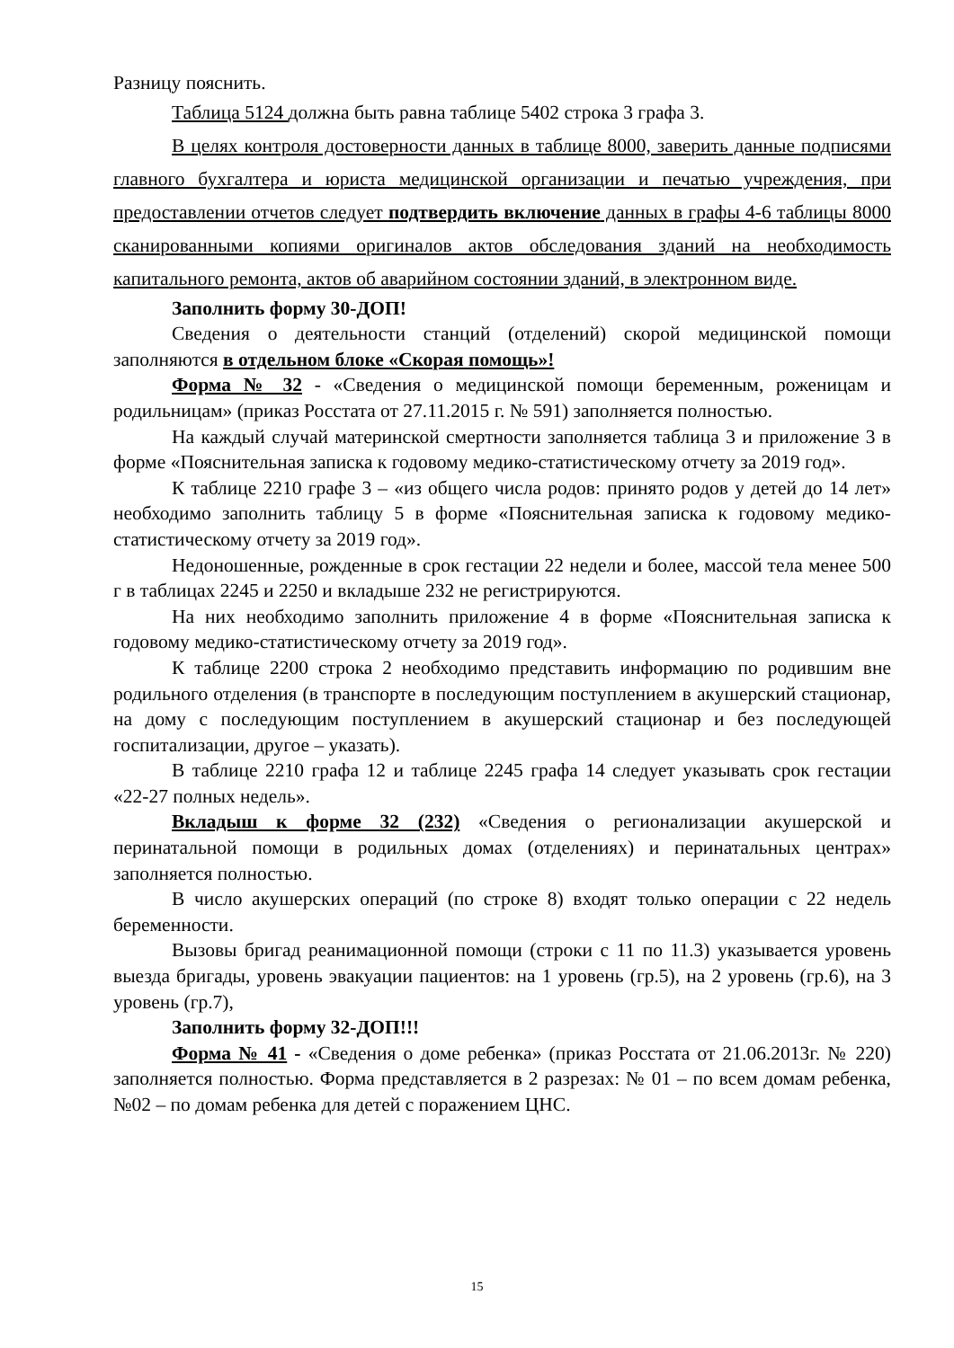Разницу пояснить.
Таблица 5124 должна быть равна таблице 5402 строка 3 графа 3.
В целях контроля достоверности данных в таблице 8000, заверить данные подписями главного бухгалтера и юриста медицинской организации и печатью учреждения, при предоставлении отчетов следует подтвердить включение данных в графы 4-6 таблицы 8000 сканированными копиями оригиналов актов обследования зданий на необходимость капитального ремонта, актов об аварийном состоянии зданий, в электронном виде.
Заполнить форму 30-ДОП!
Сведения о деятельности станций (отделений) скорой медицинской помощи заполняются в отдельном блоке «Скорая помощь»!
Форма № 32 - «Сведения о медицинской помощи беременным, роженицам и родильницам» (приказ Росстата от 27.11.2015 г. № 591) заполняется полностью.
На каждый случай материнской смертности заполняется таблица 3 и приложение 3 в форме «Пояснительная записка к годовому медико-статистическому отчету за 2019 год».
К таблице 2210 графе 3 – «из общего числа родов: принято родов у детей до 14 лет» необходимо заполнить таблицу 5 в форме «Пояснительная записка к годовому медико-статистическому отчету за 2019 год».
Недоношенные, рожденные в срок гестации 22 недели и более, массой тела менее 500 г в таблицах 2245 и 2250 и вкладыше 232 не регистрируются.
На них необходимо заполнить приложение 4 в форме «Пояснительная записка к годовому медико-статистическому отчету за 2019 год».
К таблице 2200 строка 2 необходимо представить информацию по родившим вне родильного отделения (в транспорте в последующим поступлением в акушерский стационар, на дому с последующим поступлением в акушерский стационар и без последующей госпитализации, другое – указать).
В таблице 2210 графа 12 и таблице 2245 графа 14 следует указывать срок гестации «22-27 полных недель».
Вкладыш к форме 32 (232) «Сведения о регионализации акушерской и перинатальной помощи в родильных домах (отделениях) и перинатальных центрах» заполняется полностью.
В число акушерских операций (по строке 8) входят только операции с 22 недель беременности.
Вызовы бригад реанимационной помощи (строки с 11 по 11.3) указывается уровень выезда бригады, уровень эвакуации пациентов: на 1 уровень (гр.5), на 2 уровень (гр.6), на 3 уровень (гр.7),
Заполнить форму 32-ДОП!!!
Форма № 41 - «Сведения о доме ребенка» (приказ Росстата от 21.06.2013г. № 220) заполняется полностью. Форма представляется в 2 разрезах: № 01 – по всем домам ребенка, №02 – по домам ребенка для детей с поражением ЦНС.
15